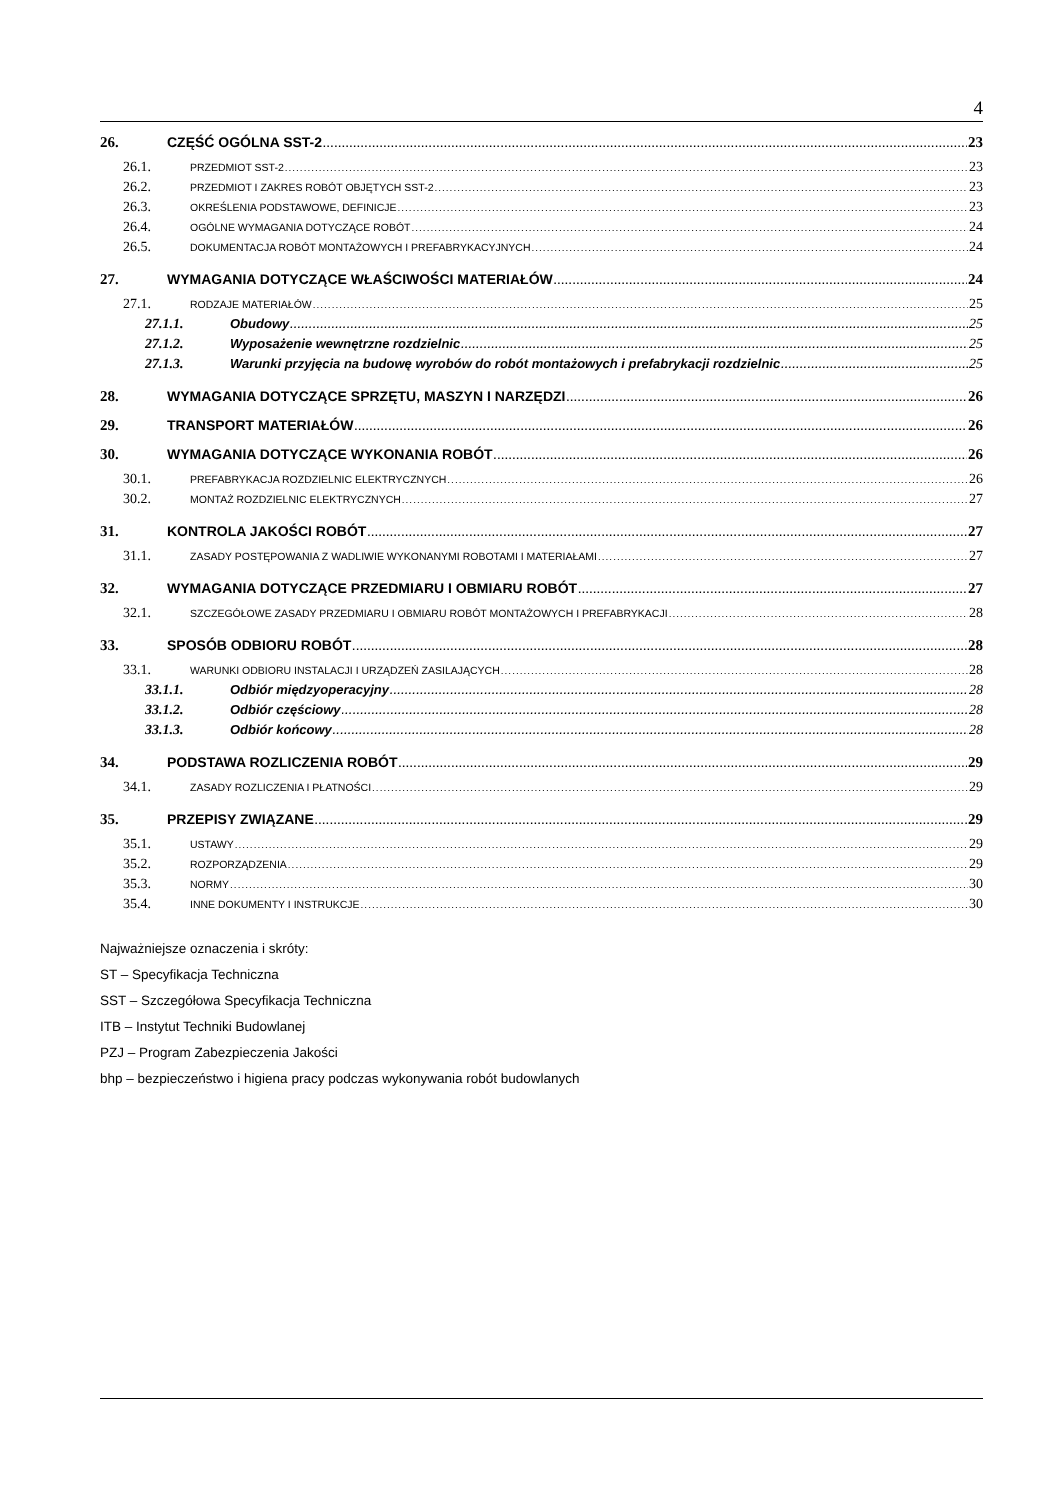4
26. CZĘŚĆ OGÓLNA SST-2 23
26.1. PRZEDMIOT SST-2 23
26.2. PRZEDMIOT I ZAKRES ROBÓT OBJĘTYCH SST-2 23
26.3. OKREŚLENIA PODSTAWOWE, DEFINICJE 23
26.4. OGÓLNE WYMAGANIA DOTYCZĄCE ROBÓT 24
26.5. DOKUMENTACJA ROBÓT MONTAŻOWYCH I PREFABRYKACYJNYCH 24
27. WYMAGANIA DOTYCZĄCE WŁAŚCIWOŚCI MATERIAŁÓW 24
27.1. RODZAJE MATERIAŁÓW 25
27.1.1. Obudowy 25
27.1.2. Wyposażenie wewnętrzne rozdzielnic 25
27.1.3. Warunki przyjęcia na budowę wyrobów do robót montażowych i prefabrykacji rozdzielnic 25
28. WYMAGANIA DOTYCZĄCE SPRZĘTU, MASZYN I NARZĘDZI 26
29. TRANSPORT MATERIAŁÓW 26
30. WYMAGANIA DOTYCZĄCE WYKONANIA ROBÓT 26
30.1. PREFABRYKACJA ROZDZIELNIC ELEKTRYCZNYCH 26
30.2. MONTAŻ ROZDZIELNIC ELEKTRYCZNYCH 27
31. KONTROLA JAKOŚCI ROBÓT 27
31.1. ZASADY POSTĘPOWANIA Z WADLIWIE WYKONANYMI ROBOTAMI I MATERIAŁAMI 27
32. WYMAGANIA DOTYCZĄCE PRZEDMIARU I OBMIARU ROBÓT 27
32.1. SZCZEGÓŁOWE ZASADY PRZEDMIARU I OBMIARU ROBÓT MONTAŻOWYCH I PREFABRYKACJI 28
33. SPOSÓB ODBIORU ROBÓT 28
33.1. WARUNKI ODBIORU INSTALACJI I URZĄDZEŃ ZASILAJĄCYCH 28
33.1.1. Odbiór międzyoperacyjny 28
33.1.2. Odbiór częściowy 28
33.1.3. Odbiór końcowy 28
34. PODSTAWA ROZLICZENIA ROBÓT 29
34.1. ZASADY ROZLICZENIA I PŁATNOŚCI 29
35. PRZEPISY ZWIĄZANE 29
35.1. USTAWY 29
35.2. ROZPORZĄDZENIA 29
35.3. NORMY 30
35.4. INNE DOKUMENTY I INSTRUKCJE 30
Najważniejsze oznaczenia i skróty:
ST – Specyfikacja Techniczna
SST – Szczegółowa Specyfikacja Techniczna
ITB – Instytut Techniki Budowlanej
PZJ – Program Zabezpieczenia Jakości
bhp – bezpieczeństwo i higiena pracy podczas wykonywania robót budowlanych